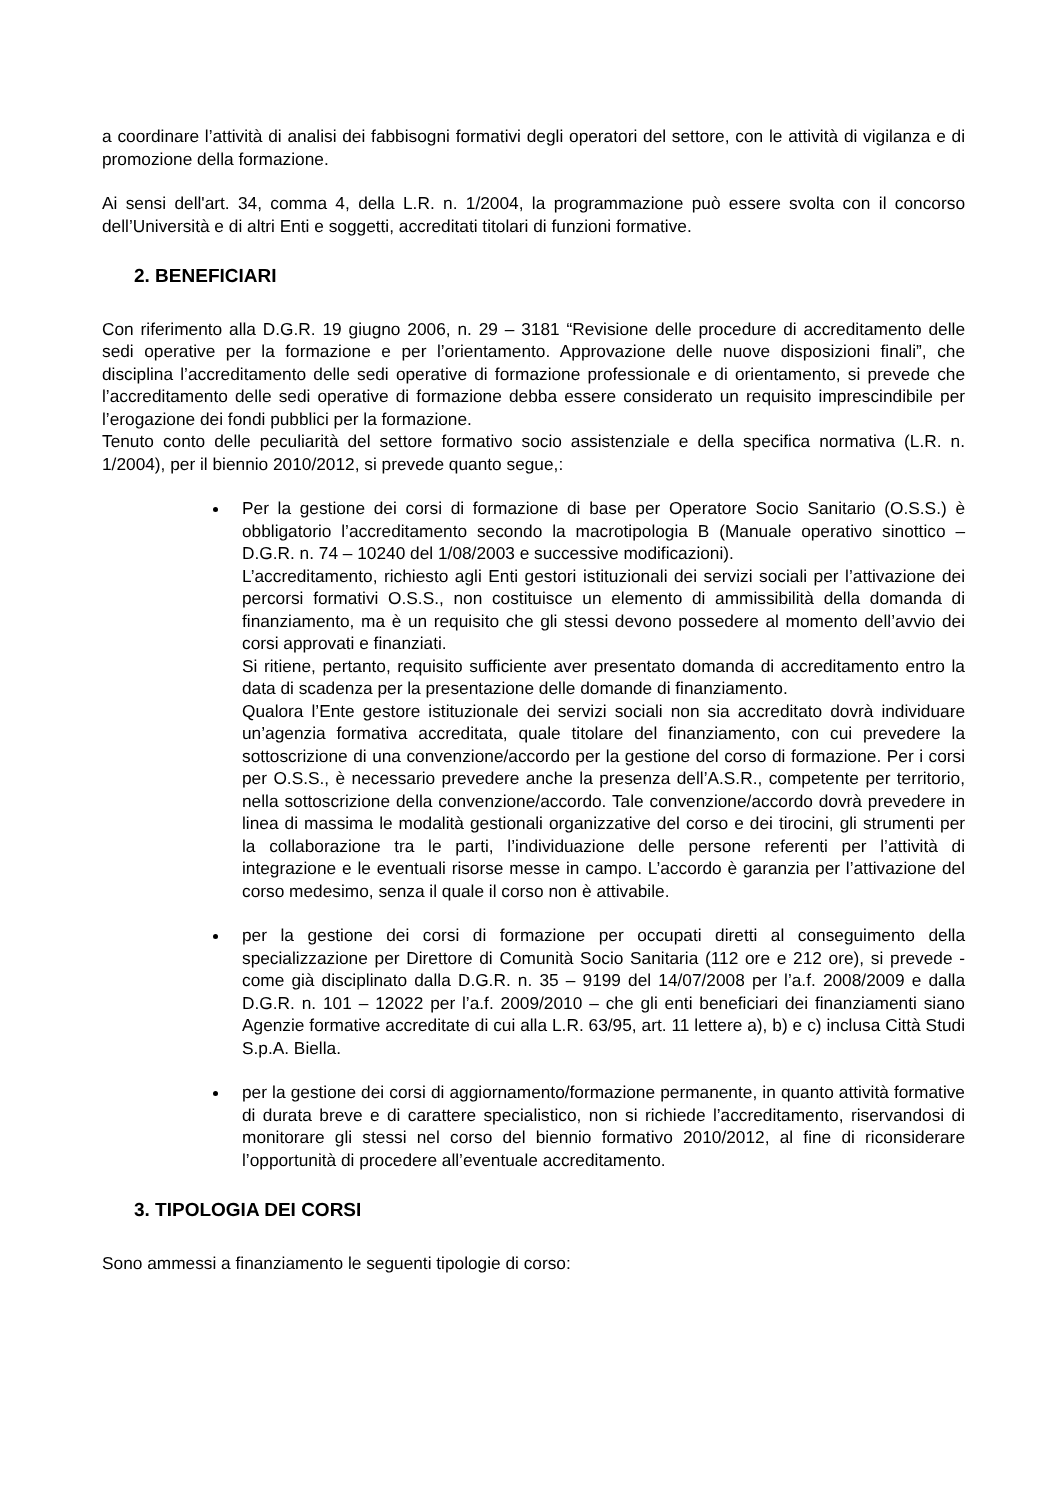a coordinare l’attività di analisi dei fabbisogni formativi degli operatori del settore, con le attività di vigilanza e di promozione della formazione.
Ai sensi dell'art. 34, comma 4, della L.R. n. 1/2004, la programmazione può essere svolta con il concorso dell’Università e di altri Enti e soggetti, accreditati titolari di funzioni formative.
2. BENEFICIARI
Con riferimento alla D.G.R. 19 giugno 2006, n. 29 – 3181 “Revisione delle procedure di accreditamento delle sedi operative per la formazione e per l’orientamento. Approvazione delle nuove disposizioni finali”, che disciplina l’accreditamento delle sedi operative di formazione professionale e di orientamento, si prevede che l’accreditamento delle sedi operative di formazione debba essere considerato un requisito imprescindibile per l’erogazione dei fondi pubblici per la formazione.
Tenuto conto delle peculiarità del settore formativo socio assistenziale e della specifica normativa (L.R. n. 1/2004), per il biennio 2010/2012, si prevede quanto segue,:
Per la gestione dei corsi di formazione di base per Operatore Socio Sanitario (O.S.S.) è obbligatorio l’accreditamento secondo la macrotipologia B (Manuale operativo sinottico – D.G.R. n. 74 – 10240 del 1/08/2003 e successive modificazioni).
L’accreditamento, richiesto agli Enti gestori istituzionali dei servizi sociali per l’attivazione dei percorsi formativi O.S.S., non costituisce un elemento di ammissibilità della domanda di finanziamento, ma è un requisito che gli stessi devono possedere al momento dell’avvio dei corsi approvati e finanziati.
Si ritiene, pertanto, requisito sufficiente aver presentato domanda di accreditamento entro la data di scadenza per la presentazione delle domande di finanziamento.
Qualora l’Ente gestore istituzionale dei servizi sociali non sia accreditato dovrà individuare un’agenzia formativa accreditata, quale titolare del finanziamento, con cui prevedere la sottoscrizione di una convenzione/accordo per la gestione del corso di formazione. Per i corsi per O.S.S., è necessario prevedere anche la presenza dell’A.S.R., competente per territorio, nella sottoscrizione della convenzione/accordo. Tale convenzione/accordo dovrà prevedere in linea di massima le modalità gestionali organizzative del corso e dei tirocini, gli strumenti per la collaborazione tra le parti, l’individuazione delle persone referenti per l’attività di integrazione e le eventuali risorse messe in campo. L’accordo è garanzia per l’attivazione del corso medesimo, senza il quale il corso non è attivabile.
per la gestione dei corsi di formazione per occupati diretti al conseguimento della specializzazione per Direttore di Comunità Socio Sanitaria (112 ore e 212 ore), si prevede - come già disciplinato dalla D.G.R. n. 35 – 9199 del 14/07/2008 per l’a.f. 2008/2009 e dalla D.G.R. n. 101 – 12022 per l’a.f. 2009/2010 – che gli enti beneficiari dei finanziamenti siano Agenzie formative accreditate di cui alla L.R. 63/95, art. 11 lettere a), b) e c) inclusa Città Studi S.p.A. Biella.
per la gestione dei corsi di aggiornamento/formazione permanente, in quanto attività formative di durata breve e di carattere specialistico, non si richiede l’accreditamento, riservandosi di monitorare gli stessi nel corso del biennio formativo 2010/2012, al fine di riconsiderare l’opportunità di procedere all’eventuale accreditamento.
3. TIPOLOGIA DEI CORSI
Sono ammessi a finanziamento le seguenti tipologie di corso: